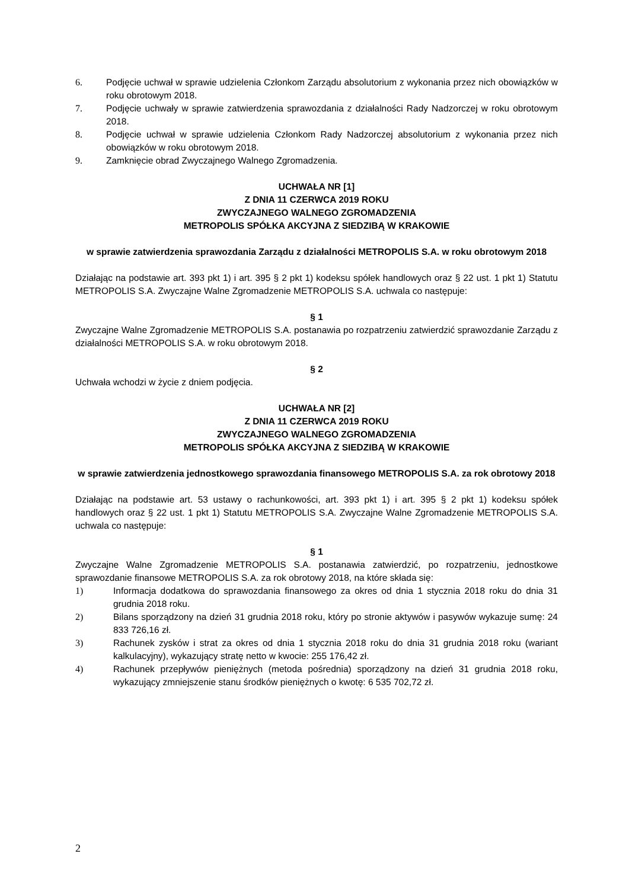6. Podjęcie uchwał w sprawie udzielenia Członkom Zarządu absolutorium z wykonania przez nich obowiązków w roku obrotowym 2018.
7. Podjęcie uchwały w sprawie zatwierdzenia sprawozdania z działalności Rady Nadzorczej w roku obrotowym 2018.
8. Podjęcie uchwał w sprawie udzielenia Członkom Rady Nadzorczej absolutorium z wykonania przez nich obowiązków w roku obrotowym 2018.
9. Zamknięcie obrad Zwyczajnego Walnego Zgromadzenia.
UCHWAŁA NR [1]
Z DNIA 11 CZERWCA 2019 ROKU
ZWYCZAJNEGO WALNEGO ZGROMADZENIA
METROPOLIS SPÓŁKA AKCYJNA Z SIEDZIBĄ W KRAKOWIE
w sprawie zatwierdzenia sprawozdania Zarządu z działalności METROPOLIS S.A. w roku obrotowym 2018
Działając na podstawie art. 393 pkt 1) i art. 395 § 2 pkt 1) kodeksu spółek handlowych oraz § 22 ust. 1 pkt 1) Statutu METROPOLIS S.A. Zwyczajne Walne Zgromadzenie METROPOLIS S.A. uchwala co następuje:
§ 1
Zwyczajne Walne Zgromadzenie METROPOLIS S.A. postanawia po rozpatrzeniu zatwierdzić sprawozdanie Zarządu z działalności METROPOLIS S.A. w roku obrotowym 2018.
§ 2
Uchwała wchodzi w życie z dniem podjęcia.
UCHWAŁA NR [2]
Z DNIA 11 CZERWCA 2019 ROKU
ZWYCZAJNEGO WALNEGO ZGROMADZENIA
METROPOLIS SPÓŁKA AKCYJNA Z SIEDZIBĄ W KRAKOWIE
w sprawie zatwierdzenia jednostkowego sprawozdania finansowego METROPOLIS S.A. za rok obrotowy 2018
Działając na podstawie art. 53 ustawy o rachunkowości, art. 393 pkt 1) i art. 395 § 2 pkt 1) kodeksu spółek handlowych oraz § 22 ust. 1 pkt 1) Statutu METROPOLIS S.A. Zwyczajne Walne Zgromadzenie METROPOLIS S.A. uchwala co następuje:
§ 1
Zwyczajne Walne Zgromadzenie METROPOLIS S.A. postanawia zatwierdzić, po rozpatrzeniu, jednostkowe sprawozdanie finansowe METROPOLIS S.A. za rok obrotowy 2018, na które składa się:
1) Informacja dodatkowa do sprawozdania finansowego za okres od dnia 1 stycznia 2018 roku do dnia 31 grudnia 2018 roku.
2) Bilans sporządzony na dzień 31 grudnia 2018 roku, który po stronie aktywów i pasywów wykazuje sumę: 24 833 726,16 zł.
3) Rachunek zysków i strat za okres od dnia 1 stycznia 2018 roku do dnia 31 grudnia 2018 roku (wariant kalkulacyjny), wykazujący stratę netto w kwocie: 255 176,42 zł.
4) Rachunek przepływów pieniężnych (metoda pośrednia) sporządzony na dzień 31 grudnia 2018 roku, wykazujący zmniejszenie stanu środków pieniężnych o kwotę: 6 535 702,72 zł.
2